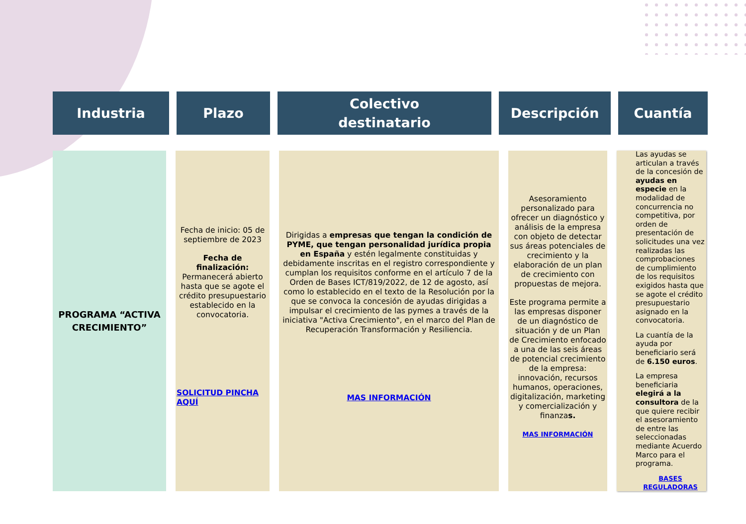Industria Plazo Colectivo
destinatario
Descripción Cuantía
PROGRAMA “ACTIVA CRECIMIENTO”
Fecha de inicio: 05 de septiembre de 2023
Fecha de finalización: Permanecerá abierto hasta que se agote el crédito presupuestario establecido en la convocatoria.
SOLICITUD PINCHA AQUÍ
Dirigidas a empresas que tengan la condición de PYME, que tengan personalidad jurídica propia en España y estén legalmente constituidas y debidamente inscritas en el registro correspondiente y cumplan los requisitos conforme en el artículo 7 de la Orden de Bases ICT/819/2022, de 12 de agosto, así como lo establecido en el texto de la Resolución por la que se convoca la concesión de ayudas dirigidas a impulsar el crecimiento de las pymes a través de la iniciativa "Activa Crecimiento", en el marco del Plan de Recuperación Transformación y Resiliencia.
MAS INFORMACIÓN
Asesoramiento personalizado para ofrecer un diagnóstico y análisis de la empresa con objeto de detectar sus áreas potenciales de crecimiento y la elaboración de un plan de crecimiento con propuestas de mejora.
Este programa permite a las empresas disponer de un diagnóstico de situación y de un Plan de Crecimiento enfocado a una de las seis áreas de potencial crecimiento de la empresa: innovación, recursos humanos, operaciones, digitalización, marketing y comercialización y finanzas.
MAS INFORMACIÓN
Las ayudas se articulan a través de la concesión de ayudas en especie en la modalidad de concurrencia no competitiva, por orden de presentación de solicitudes una vez realizadas las comprobaciones de cumplimiento de los requisitos exigidos hasta que se agote el crédito presupuestario asignado en la convocatoria.
La cuantía de la ayuda por beneficiario será de 6.150 euros.
La empresa beneficiaria elegirá a la consultora de la que quiere recibir el asesoramiento de entre las seleccionadas mediante Acuerdo Marco para el programa.
BASES REGULADORAS